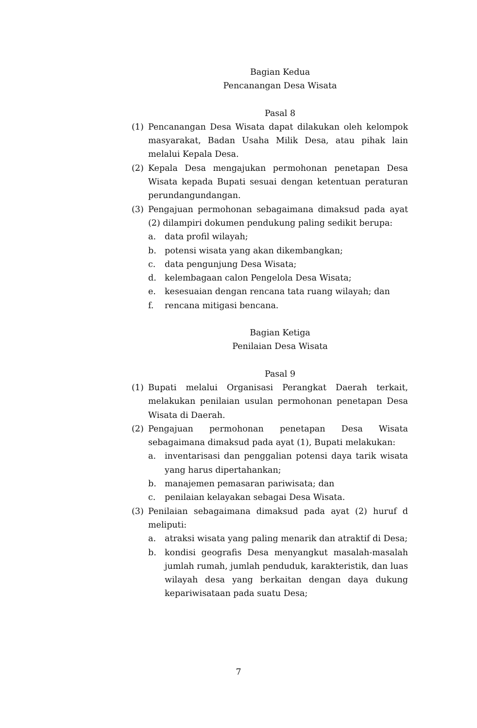Bagian Kedua
Pencanangan Desa Wisata
Pasal 8
(1) Pencanangan Desa Wisata dapat dilakukan oleh kelompok masyarakat, Badan Usaha Milik Desa, atau pihak lain melalui Kepala Desa.
(2) Kepala Desa mengajukan permohonan penetapan Desa Wisata kepada Bupati sesuai dengan ketentuan peraturan perundangundangan.
(3) Pengajuan permohonan sebagaimana dimaksud pada ayat (2) dilampiri dokumen pendukung paling sedikit berupa:
a. data profil wilayah;
b. potensi wisata yang akan dikembangkan;
c. data pengunjung Desa Wisata;
d. kelembagaan calon Pengelola Desa Wisata;
e. kesesuaian dengan rencana tata ruang wilayah; dan
f. rencana mitigasi bencana.
Bagian Ketiga
Penilaian Desa Wisata
Pasal 9
(1) Bupati melalui Organisasi Perangkat Daerah terkait, melakukan penilaian usulan permohonan penetapan Desa Wisata di Daerah.
(2) Pengajuan permohonan penetapan Desa Wisata sebagaimana dimaksud pada ayat (1), Bupati melakukan:
a. inventarisasi dan penggalian potensi daya tarik wisata yang harus dipertahankan;
b. manajemen pemasaran pariwisata; dan
c. penilaian kelayakan sebagai Desa Wisata.
(3) Penilaian sebagaimana dimaksud pada ayat (2) huruf d meliputi:
a. atraksi wisata yang paling menarik dan atraktif di Desa;
b. kondisi geografis Desa menyangkut masalah-masalah jumlah rumah, jumlah penduduk, karakteristik, dan luas wilayah desa yang berkaitan dengan daya dukung kepariwisataan pada suatu Desa;
7